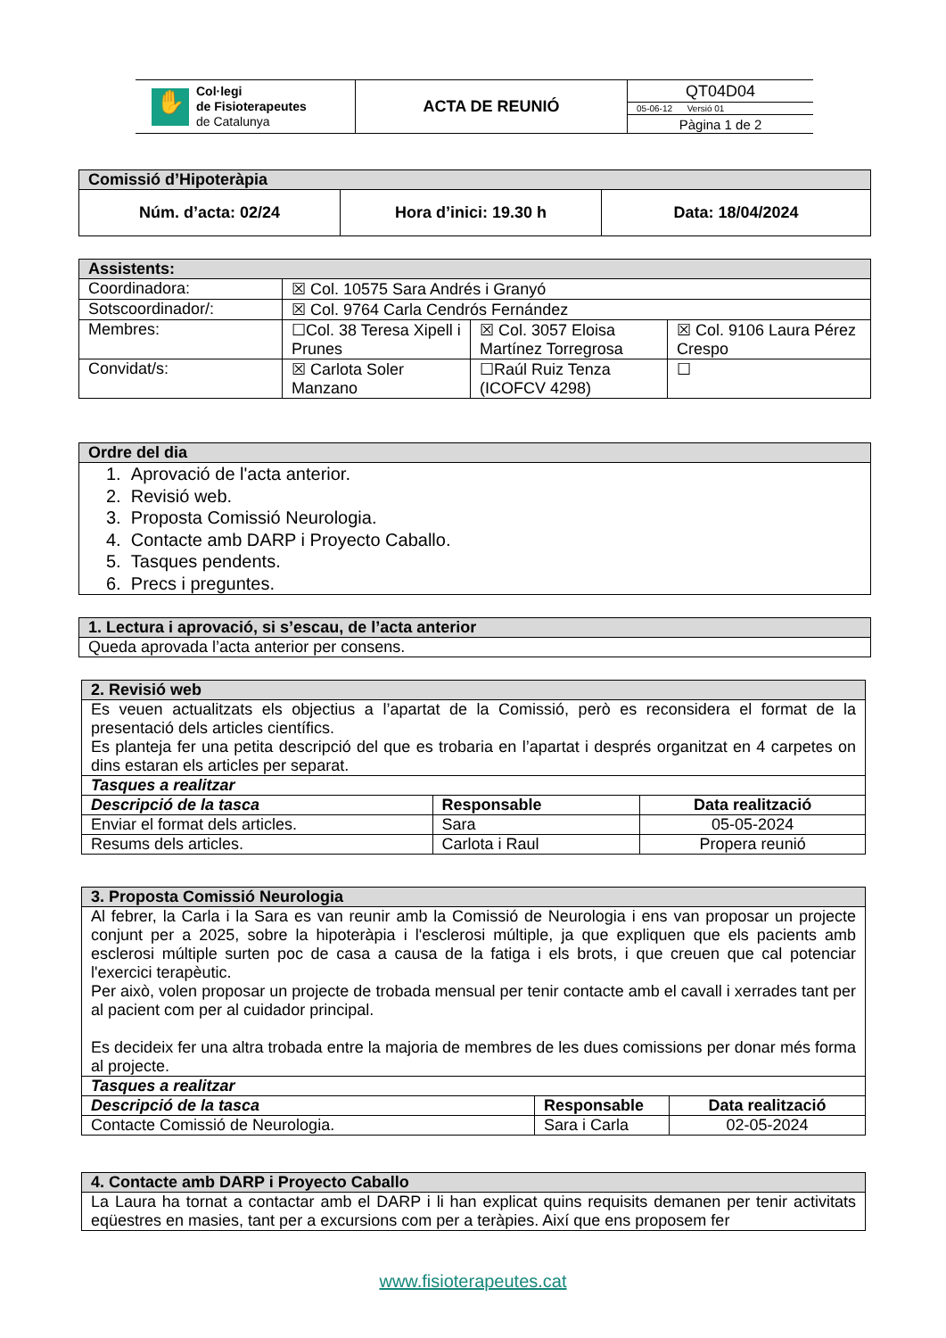| ✋ Col·legi de Fisioterapeutes de Catalunya | ACTA DE REUNIÓ | QT04D04 |
| | | 05-06-12 Versió 01 |
| | | Pàgina 1 de 2 |
| Comissió d’Hipoteràpia | | |
| --- | --- | --- |
| Núm. d’acta: 02/24 | Hora d’inici: 19.30 h | Data: 18/04/2024 |
| Assistents: | | | |
| --- | --- | --- | --- |
| Coordinadora: | ☒ Col. 10575 Sara Andrés i Granyó | | |
| Sotscoordinador/: | ☒ Col. 9764 Carla Cendrós Fernández | | |
| Membres: | ☐Col. 38 Teresa Xipell i Prunes | ☒ Col. 3057 Eloisa Martínez Torregrosa | ☒ Col. 9106 Laura Pérez Crespo |
| Convidat/s: | ☒ Carlota Soler Manzano | ☐Raúl Ruiz Tenza (ICOFCV 4298) | ☐ |
| Ordre del dia |
| --- |
| 1. Aprovació de l'acta anterior. 2. Revisió web. 3. Proposta Comissió Neurologia. 4. Contacte amb DARP i Proyecto Caballo. 5. Tasques pendents. 6. Precs i preguntes. |
| 1. Lectura i aprovació, si s’escau, de l’acta anterior |
| --- |
| Queda aprovada l’acta anterior per consens. |
| 2. Revisió web | | |
| --- | --- | --- |
| Es veuen actualitzats els objectius a l’apartat de la Comissió, però es reconsidera el format de la presentació dels articles científics. Es planteja fer una petita descripció del que es trobaria en l’apartat i després organitzat en 4 carpetes on dins estaran els articles per separat. | | |
| Tasques a realitzar | | |
| Descripció de la tasca | Responsable | Data realització |
| Enviar el format dels articles. | Sara | 05-05-2024 |
| Resums dels articles. | Carlota i Raul | Propera reunió |
| 3. Proposta Comissió Neurologia | | |
| --- | --- | --- |
| Al febrer, la Carla i la Sara es van reunir amb la Comissió de Neurologia i ens van proposar un projecte conjunt per a 2025, sobre la hipoteràpia i l'esclerosi múltiple, ja que expliquen que els pacients amb esclerosi múltiple surten poc de casa a causa de la fatiga i els brots, i que creuen que cal potenciar l'exercici terapèutic. Per això, volen proposar un projecte de trobada mensual per tenir contacte amb el cavall i xerrades tant per al pacient com per al cuidador principal. Es decideix fer una altra trobada entre la majoria de membres de les dues comissions per donar més forma al projecte. | | |
| Tasques a realitzar | | |
| Descripció de la tasca | Responsable | Data realització |
| Contacte Comissió de Neurologia. | Sara i Carla | 02-05-2024 |
| 4. Contacte amb DARP i Proyecto Caballo |
| --- |
| La Laura ha tornat a contactar amb el DARP i li han explicat quins requisits demanen per tenir activitats eqüestres en masies, tant per a excursions com per a teràpies. Així que ens proposem fer |
www.fisioterapeutes.cat